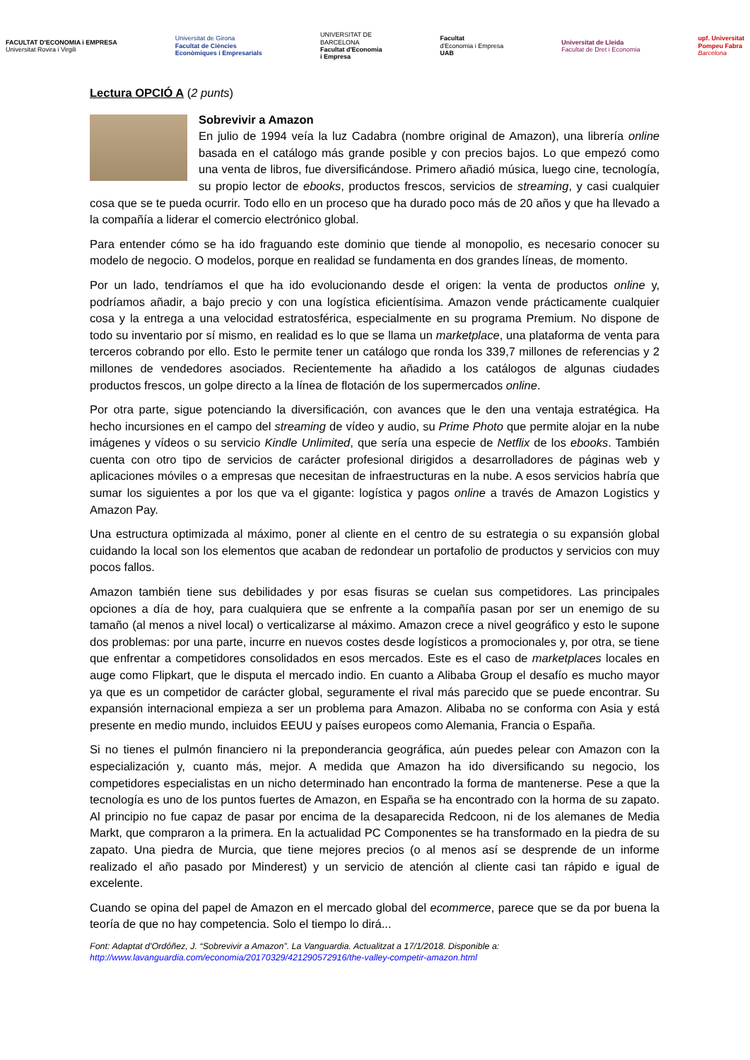FACULTAT D'ECONOMIA i EMPRESA
Universitat Rovira i Virgili
Universitat de Girona
Facultat de Ciències
Econòmiques i Empresarials
UNIVERSITAT DE
BARCELONA
Facultat d'Economia
i Empresa
Facultat
d'Economia i Empresa
UAB
Universitat de Lleida
Facultat de Dret i Economia
upf. Universitat
Pompeu Fabra
Barcelona
Lectura OPCIÓ A (2 punts)
Sobrevivir a Amazon
En julio de 1994 veía la luz Cadabra (nombre original de Amazon), una librería online basada en el catálogo más grande posible y con precios bajos. Lo que empezó como una venta de libros, fue diversificándose. Primero añadió música, luego cine, tecnología, su propio lector de ebooks, productos frescos, servicios de streaming, y casi cualquier cosa que se te pueda ocurrir. Todo ello en un proceso que ha durado poco más de 20 años y que ha llevado a la compañía a liderar el comercio electrónico global.
Para entender cómo se ha ido fraguando este dominio que tiende al monopolio, es necesario conocer su modelo de negocio. O modelos, porque en realidad se fundamenta en dos grandes líneas, de momento.
Por un lado, tendríamos el que ha ido evolucionando desde el origen: la venta de productos online y, podríamos añadir, a bajo precio y con una logística eficientísima. Amazon vende prácticamente cualquier cosa y la entrega a una velocidad estratosférica, especialmente en su programa Premium. No dispone de todo su inventario por sí mismo, en realidad es lo que se llama un marketplace, una plataforma de venta para terceros cobrando por ello. Esto le permite tener un catálogo que ronda los 339,7 millones de referencias y 2 millones de vendedores asociados. Recientemente ha añadido a los catálogos de algunas ciudades productos frescos, un golpe directo a la línea de flotación de los supermercados online.
Por otra parte, sigue potenciando la diversificación, con avances que le den una ventaja estratégica. Ha hecho incursiones en el campo del streaming de vídeo y audio, su Prime Photo que permite alojar en la nube imágenes y vídeos o su servicio Kindle Unlimited, que sería una especie de Netflix de los ebooks. También cuenta con otro tipo de servicios de carácter profesional dirigidos a desarrolladores de páginas web y aplicaciones móviles o a empresas que necesitan de infraestructuras en la nube. A esos servicios habría que sumar los siguientes a por los que va el gigante: logística y pagos online a través de Amazon Logistics y Amazon Pay.
Una estructura optimizada al máximo, poner al cliente en el centro de su estrategia o su expansión global cuidando la local son los elementos que acaban de redondear un portafolio de productos y servicios con muy pocos fallos.
Amazon también tiene sus debilidades y por esas fisuras se cuelan sus competidores. Las principales opciones a día de hoy, para cualquiera que se enfrente a la compañía pasan por ser un enemigo de su tamaño (al menos a nivel local) o verticalizarse al máximo. Amazon crece a nivel geográfico y esto le supone dos problemas: por una parte, incurre en nuevos costes desde logísticos a promocionales y, por otra, se tiene que enfrentar a competidores consolidados en esos mercados. Este es el caso de marketplaces locales en auge como Flipkart, que le disputa el mercado indio. En cuanto a Alibaba Group el desafío es mucho mayor ya que es un competidor de carácter global, seguramente el rival más parecido que se puede encontrar. Su expansión internacional empieza a ser un problema para Amazon. Alibaba no se conforma con Asia y está presente en medio mundo, incluidos EEUU y países europeos como Alemania, Francia o España.
Si no tienes el pulmón financiero ni la preponderancia geográfica, aún puedes pelear con Amazon con la especialización y, cuanto más, mejor. A medida que Amazon ha ido diversificando su negocio, los competidores especialistas en un nicho determinado han encontrado la forma de mantenerse. Pese a que la tecnología es uno de los puntos fuertes de Amazon, en España se ha encontrado con la horma de su zapato. Al principio no fue capaz de pasar por encima de la desaparecida Redcoon, ni de los alemanes de Media Markt, que compraron a la primera. En la actualidad PC Componentes se ha transformado en la piedra de su zapato. Una piedra de Murcia, que tiene mejores precios (o al menos así se desprende de un informe realizado el año pasado por Minderest) y un servicio de atención al cliente casi tan rápido e igual de excelente.
Cuando se opina del papel de Amazon en el mercado global del ecommerce, parece que se da por buena la teoría de que no hay competencia. Solo el tiempo lo dirá...
Font: Adaptat d'Ordóñez, J. “Sobrevivir a Amazon”. La Vanguardia. Actualitzat a 17/1/2018. Disponible a:
http://www.lavanguardia.com/economia/20170329/421290572916/the-valley-competir-amazon.html